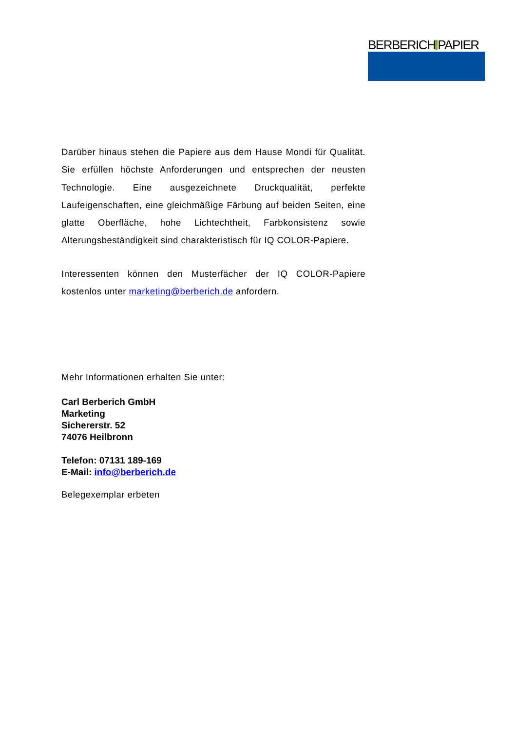BERBERICH PAPIER
Darüber hinaus stehen die Papiere aus dem Hause Mondi für Qualität. Sie erfüllen höchste Anforderungen und entsprechen der neusten Technologie. Eine ausgezeichnete Druckqualität, perfekte Laufeigenschaften, eine gleichmäßige Färbung auf beiden Seiten, eine glatte Oberfläche, hohe Lichtechtheit, Farbkonsistenz sowie Alterungsbeständigkeit sind charakteristisch für IQ COLOR-Papiere.
Interessenten können den Musterfächer der IQ COLOR-Papiere kostenlos unter marketing@berberich.de anfordern.
Mehr Informationen erhalten Sie unter:
Carl Berberich GmbH
Marketing
Sichererstr. 52
74076 Heilbronn
Telefon: 07131 189-169
E-Mail: info@berberich.de
Belegexemplar erbeten